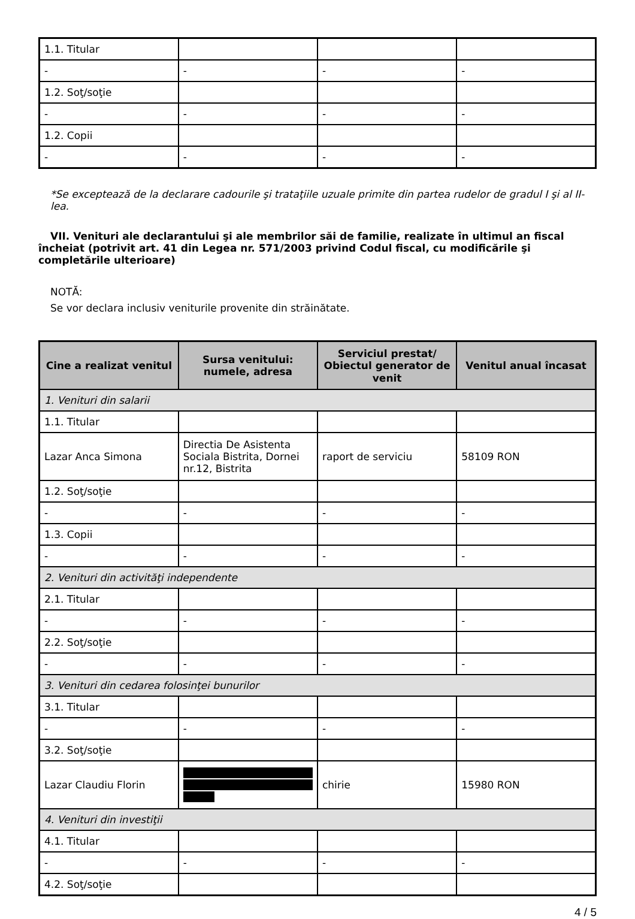| 1.1. Titular | | | |
| - | - | - | - |
| 1.2. Soţ/soţie | | | |
| - | - | - | - |
| 1.2. Copii | | | |
| - | - | - | - |
*Se exceptează de la declarare cadourile şi trataţiile uzuale primite din partea rudelor de gradul I şi al II-lea.
VII. Venituri ale declarantului şi ale membrilor săi de familie, realizate în ultimul an fiscal încheiat (potrivit art. 41 din Legea nr. 571/2003 privind Codul fiscal, cu modificările şi completările ulterioare)
NOTĂ:
Se vor declara inclusiv veniturile provenite din străinătate.
| Cine a realizat venitul | Sursa venitului: numele, adresa | Serviciul prestat/ Obiectul generator de venit | Venitul anual încasat |
| --- | --- | --- | --- |
| 1. Venituri din salarii | | | |
| 1.1. Titular | | | |
| Lazar Anca Simona | Directia De Asistenta Sociala Bistrita, Dornei nr.12, Bistrita | raport de serviciu | 58109 RON |
| 1.2. Soţ/soţie | | | |
| - | - | - | - |
| 1.3. Copii | | | |
| - | - | - | - |
| 2. Venituri din activităţi independente | | | |
| 2.1. Titular | | | |
| - | - | - | - |
| 2.2. Soţ/soţie | | | |
| - | - | - | - |
| 3. Venituri din cedarea folosinţei bunurilor | | | |
| 3.1. Titular | | | |
| - | - | - | - |
| 3.2. Soţ/soţie | | | |
| Lazar Claudiu Florin | | chirie | 15980 RON |
| 4. Venituri din investiţii | | | |
| 4.1. Titular | | | |
| - | - | - | - |
| 4.2. Soţ/soţie | | | |
4 / 5